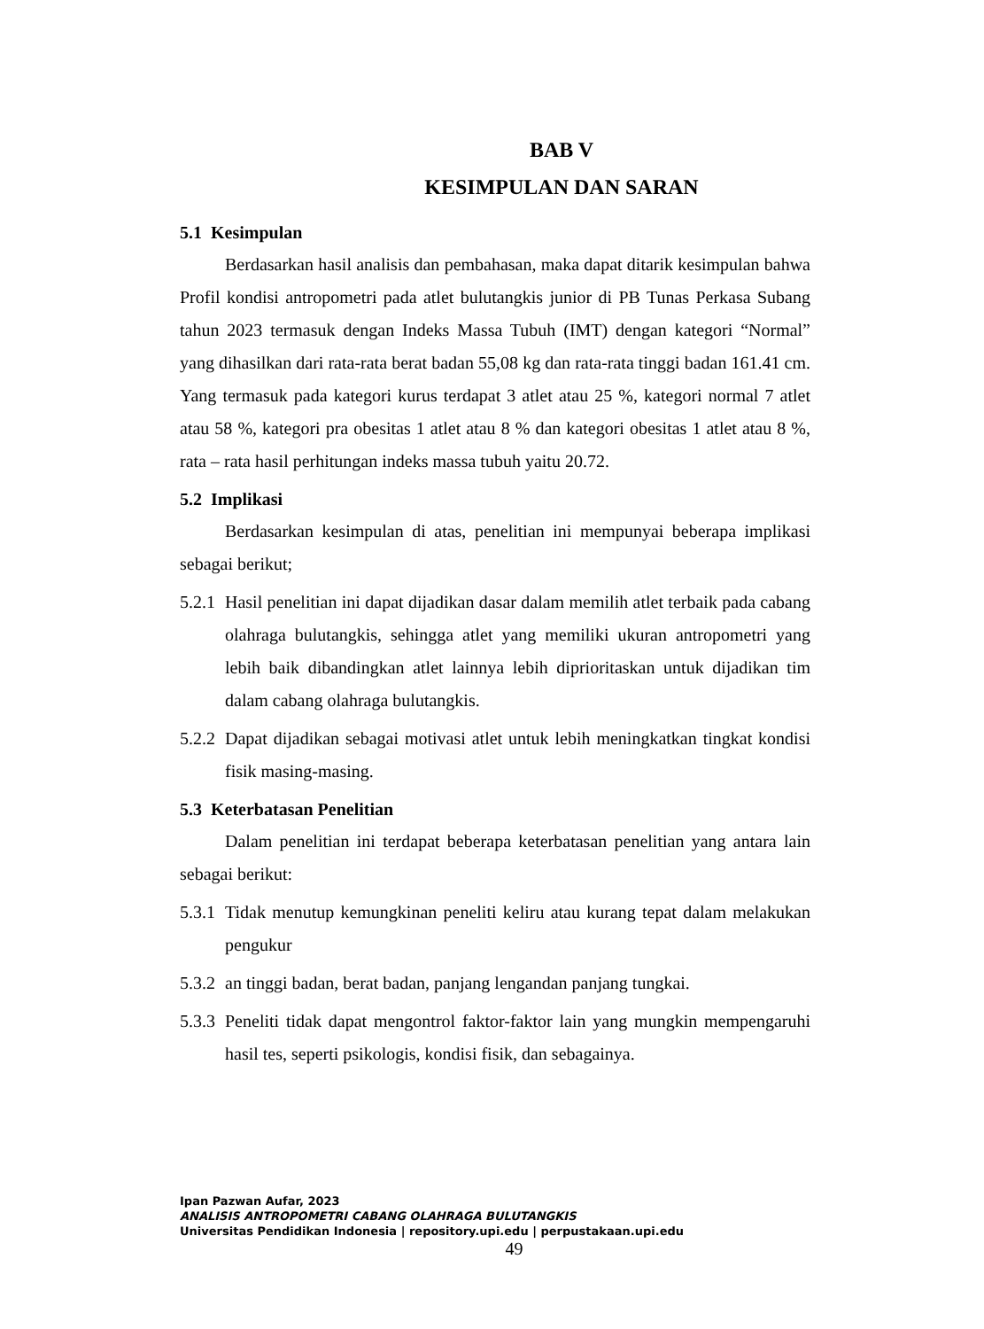BAB V
KESIMPULAN DAN SARAN
5.1 Kesimpulan
Berdasarkan hasil analisis dan pembahasan, maka dapat ditarik kesimpulan bahwa Profil kondisi antropometri pada atlet bulutangkis junior di PB Tunas Perkasa Subang tahun 2023 termasuk dengan Indeks Massa Tubuh (IMT) dengan kategori “Normal” yang dihasilkan dari rata-rata berat badan 55,08 kg dan rata-rata tinggi badan 161.41 cm. Yang termasuk pada kategori kurus terdapat 3 atlet atau 25 %, kategori normal 7 atlet atau 58 %, kategori pra obesitas 1 atlet atau 8 % dan kategori obesitas 1 atlet atau 8 %, rata – rata hasil perhitungan indeks massa tubuh yaitu 20.72.
5.2 Implikasi
Berdasarkan kesimpulan di atas, penelitian ini mempunyai beberapa implikasi sebagai berikut;
5.2.1 Hasil penelitian ini dapat dijadikan dasar dalam memilih atlet terbaik pada cabang olahraga bulutangkis, sehingga atlet yang memiliki ukuran antropometri yang lebih baik dibandingkan atlet lainnya lebih diprioritaskan untuk dijadikan tim dalam cabang olahraga bulutangkis.
5.2.2 Dapat dijadikan sebagai motivasi atlet untuk lebih meningkatkan tingkat kondisi fisik masing-masing.
5.3 Keterbatasan Penelitian
Dalam penelitian ini terdapat beberapa keterbatasan penelitian yang antara lain sebagai berikut:
5.3.1 Tidak menutup kemungkinan peneliti keliru atau kurang tepat dalam melakukan pengukur
5.3.2 an tinggi badan, berat badan, panjang lengandan panjang tungkai.
5.3.3 Peneliti tidak dapat mengontrol faktor-faktor lain yang mungkin mempengaruhi hasil tes, seperti psikologis, kondisi fisik, dan sebagainya.
Ipan Pazwan Aufar, 2023
ANALISIS ANTROPOMETRI CABANG OLAHRAGA BULUTANGKIS
Universitas Pendidikan Indonesia | repository.upi.edu | perpustakaan.upi.edu
49